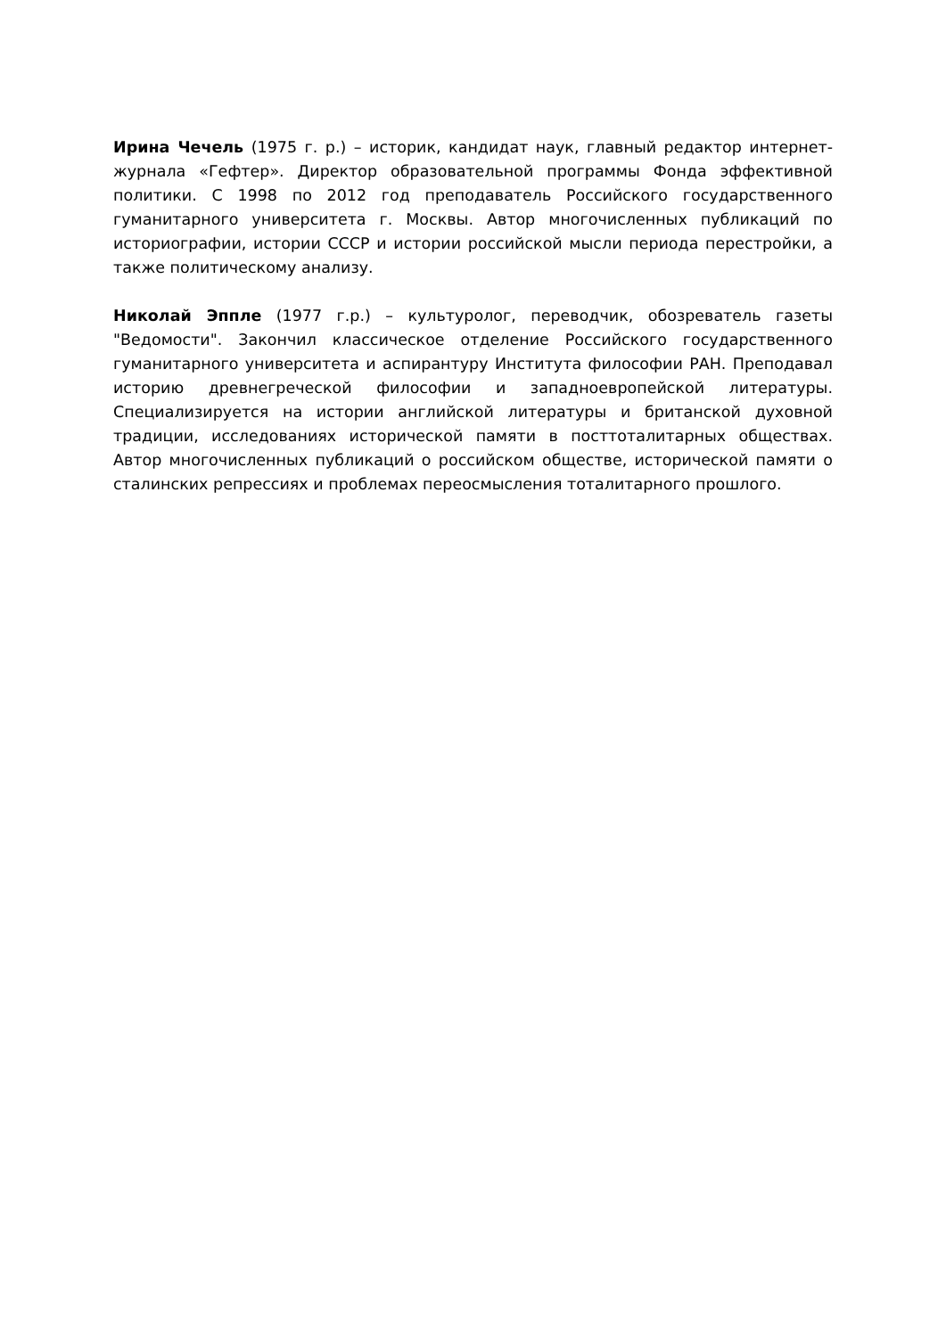Ирина Чечель (1975 г. р.) – историк, кандидат наук, главный редактор интернет-журнала «Гефтер». Директор образовательной программы Фонда эффективной политики. С 1998 по 2012 год преподаватель Российского государственного гуманитарного университета г. Москвы. Автор многочисленных публикаций по историографии, истории СССР и истории российской мысли периода перестройки, а также политическому анализу.
Николай Эппле (1977 г.р.) – культуролог, переводчик, обозреватель газеты "Ведомости". Закончил классическое отделение Российского государственного гуманитарного университета и аспирантуру Института философии РАН. Преподавал историю древнегреческой философии и западноевропейской литературы. Специализируется на истории английской литературы и британской духовной традиции, исследованиях исторической памяти в посттоталитарных обществах. Автор многочисленных публикаций о российском обществе, исторической памяти о сталинских репрессиях и проблемах переосмысления тоталитарного прошлого.